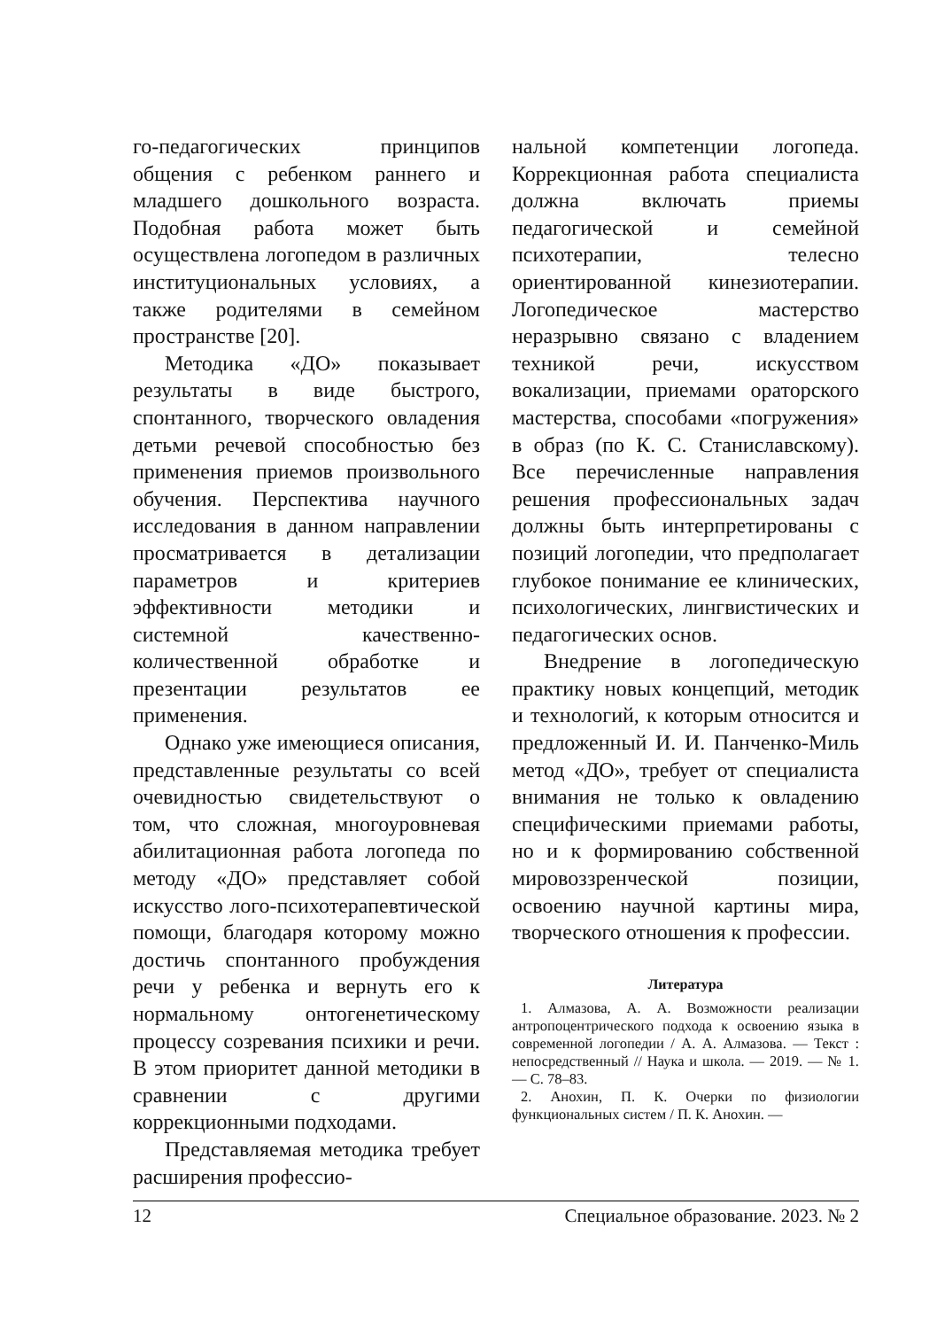го-педагогических принципов общения с ребенком раннего и младшего дошкольного возраста. Подобная работа может быть осуществлена логопедом в различных институциональных условиях, а также родителями в семейном пространстве [20].
Методика «ДО» показывает результаты в виде быстрого, спонтанного, творческого овладения детьми речевой способностью без применения приемов произвольного обучения. Перспектива научного исследования в данном направлении просматривается в детализации параметров и критериев эффективности методики и системной качественно-количественной обработке и презентации результатов ее применения.
Однако уже имеющиеся описания, представленные результаты со всей очевидностью свидетельствуют о том, что сложная, многоуровневая абилитационная работа логопеда по методу «ДО» представляет собой искусство лого-психотерапевтической помощи, благодаря которому можно достичь спонтанного пробуждения речи у ребенка и вернуть его к нормальному онтогенетическому процессу созревания психики и речи. В этом приоритет данной методики в сравнении с другими коррекционными подходами.
Представляемая методика требует расширения профессио-
нальной компетенции логопеда. Коррекционная работа специалиста должна включать приемы педагогической и семейной психотерапии, телесно ориентированной кинезиотерапии. Логопедическое мастерство неразрывно связано с владением техникой речи, искусством вокализации, приемами ораторского мастерства, способами «погружения» в образ (по К. С. Станиславскому). Все перечисленные направления решения профессиональных задач должны быть интерпретированы с позиций логопедии, что предполагает глубокое понимание ее клинических, психологических, лингвистических и педагогических основ.
Внедрение в логопедическую практику новых концепций, методик и технологий, к которым относится и предложенный И. И. Панченко-Миль метод «ДО», требует от специалиста внимания не только к овладению специфическими приемами работы, но и к формированию собственной мировоззренческой позиции, освоению научной картины мира, творческого отношения к профессии.
Литература
1. Алмазова, А. А. Возможности реализации антропоцентрического подхода к освоению языка в современной логопедии / А. А. Алмазова. — Текст : непосредственный // Наука и школа. — 2019. — № 1. — С. 78–83.
2. Анохин, П. К. Очерки по физиологии функциональных систем / П. К. Анохин. —
12 Специальное образование. 2023. № 2